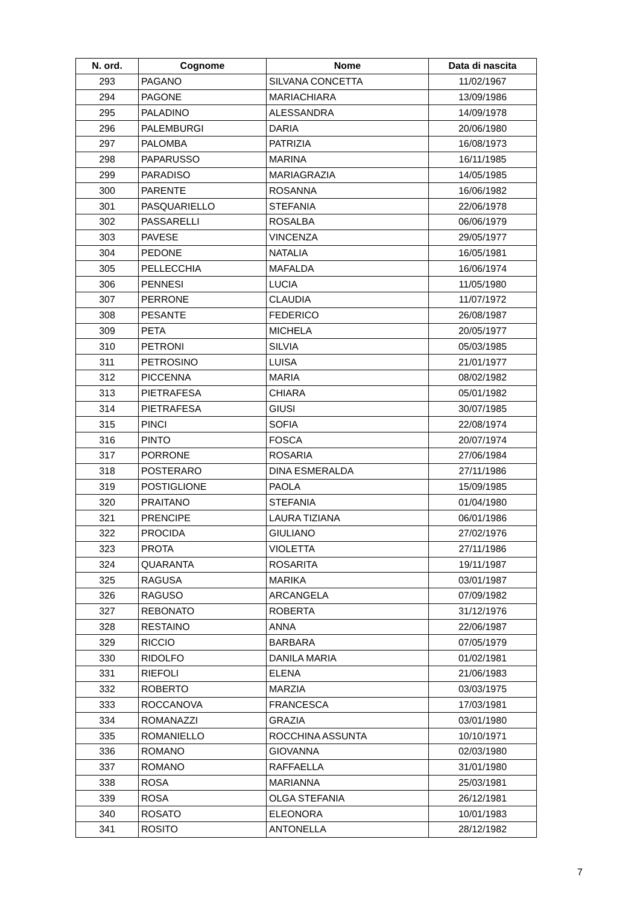| N. ord. | Cognome | Nome | Data di nascita |
| --- | --- | --- | --- |
| 293 | PAGANO | SILVANA CONCETTA | 11/02/1967 |
| 294 | PAGONE | MARIACHIARA | 13/09/1986 |
| 295 | PALADINO | ALESSANDRA | 14/09/1978 |
| 296 | PALEMBURGI | DARIA | 20/06/1980 |
| 297 | PALOMBA | PATRIZIA | 16/08/1973 |
| 298 | PAPARUSSO | MARINA | 16/11/1985 |
| 299 | PARADISO | MARIAGRAZIA | 14/05/1985 |
| 300 | PARENTE | ROSANNA | 16/06/1982 |
| 301 | PASQUARIELLO | STEFANIA | 22/06/1978 |
| 302 | PASSARELLI | ROSALBA | 06/06/1979 |
| 303 | PAVESE | VINCENZA | 29/05/1977 |
| 304 | PEDONE | NATALIA | 16/05/1981 |
| 305 | PELLECCHIA | MAFALDA | 16/06/1974 |
| 306 | PENNESI | LUCIA | 11/05/1980 |
| 307 | PERRONE | CLAUDIA | 11/07/1972 |
| 308 | PESANTE | FEDERICO | 26/08/1987 |
| 309 | PETA | MICHELA | 20/05/1977 |
| 310 | PETRONI | SILVIA | 05/03/1985 |
| 311 | PETROSINO | LUISA | 21/01/1977 |
| 312 | PICCENNA | MARIA | 08/02/1982 |
| 313 | PIETRAFESA | CHIARA | 05/01/1982 |
| 314 | PIETRAFESA | GIUSI | 30/07/1985 |
| 315 | PINCI | SOFIA | 22/08/1974 |
| 316 | PINTO | FOSCA | 20/07/1974 |
| 317 | PORRONE | ROSARIA | 27/06/1984 |
| 318 | POSTERARO | DINA ESMERALDA | 27/11/1986 |
| 319 | POSTIGLIONE | PAOLA | 15/09/1985 |
| 320 | PRAITANO | STEFANIA | 01/04/1980 |
| 321 | PRENCIPE | LAURA TIZIANA | 06/01/1986 |
| 322 | PROCIDA | GIULIANO | 27/02/1976 |
| 323 | PROTA | VIOLETTA | 27/11/1986 |
| 324 | QUARANTA | ROSARITA | 19/11/1987 |
| 325 | RAGUSA | MARIKA | 03/01/1987 |
| 326 | RAGUSO | ARCANGELA | 07/09/1982 |
| 327 | REBONATO | ROBERTA | 31/12/1976 |
| 328 | RESTAINO | ANNA | 22/06/1987 |
| 329 | RICCIO | BARBARA | 07/05/1979 |
| 330 | RIDOLFO | DANILA MARIA | 01/02/1981 |
| 331 | RIEFOLI | ELENA | 21/06/1983 |
| 332 | ROBERTO | MARZIA | 03/03/1975 |
| 333 | ROCCANOVA | FRANCESCA | 17/03/1981 |
| 334 | ROMANAZZI | GRAZIA | 03/01/1980 |
| 335 | ROMANIELLO | ROCCHINA ASSUNTA | 10/10/1971 |
| 336 | ROMANO | GIOVANNA | 02/03/1980 |
| 337 | ROMANO | RAFFAELLA | 31/01/1980 |
| 338 | ROSA | MARIANNA | 25/03/1981 |
| 339 | ROSA | OLGA STEFANIA | 26/12/1981 |
| 340 | ROSATO | ELEONORA | 10/01/1983 |
| 341 | ROSITO | ANTONELLA | 28/12/1982 |
7